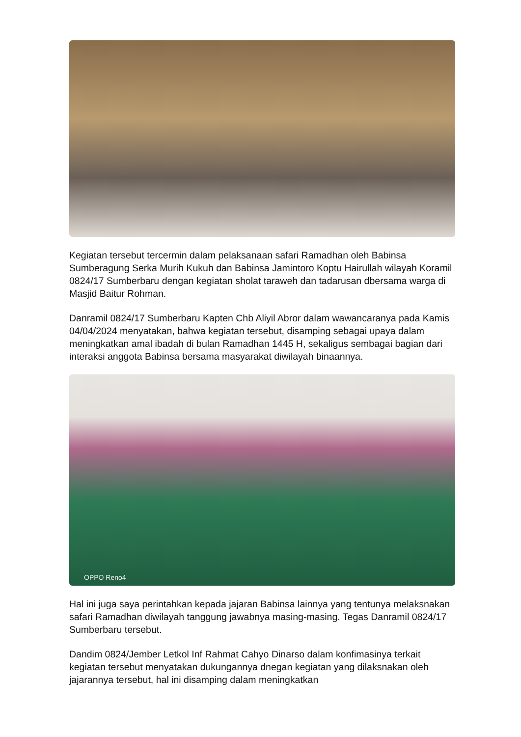Kegiatan tersebut tercermin dalam pelaksanaan safari Ramadhan oleh Babinsa Sumberagung Serka Murih Kukuh dan Babinsa Jamintoro Koptu Hairullah wilayah Koramil 0824/17 Sumberbaru dengan kegiatan sholat taraweh dan tadarusan dbersama warga di Masjid Baitur Rohman.
Danramil 0824/17 Sumberbaru Kapten Chb Aliyil Abror dalam wawancaranya pada Kamis 04/04/2024 menyatakan, bahwa kegiatan tersebut, disamping sebagai upaya dalam meningkatkan amal ibadah di bulan Ramadhan 1445 H, sekaligus sembagai bagian dari interaksi anggota Babinsa bersama masyarakat diwilayah binaannya.
OPPO Reno4
Hal ini juga saya perintahkan kepada jajaran Babinsa lainnya yang tentunya melaksnakan safari Ramadhan diwilayah tanggung jawabnya masing-masing. Tegas Danramil 0824/17 Sumberbaru tersebut.
Dandim 0824/Jember Letkol Inf Rahmat Cahyo Dinarso dalam konfimasinya terkait kegiatan tersebut menyatakan dukungannya dnegan kegiatan yang dilaksnakan oleh jajarannya tersebut, hal ini disamping dalam meningkatkan